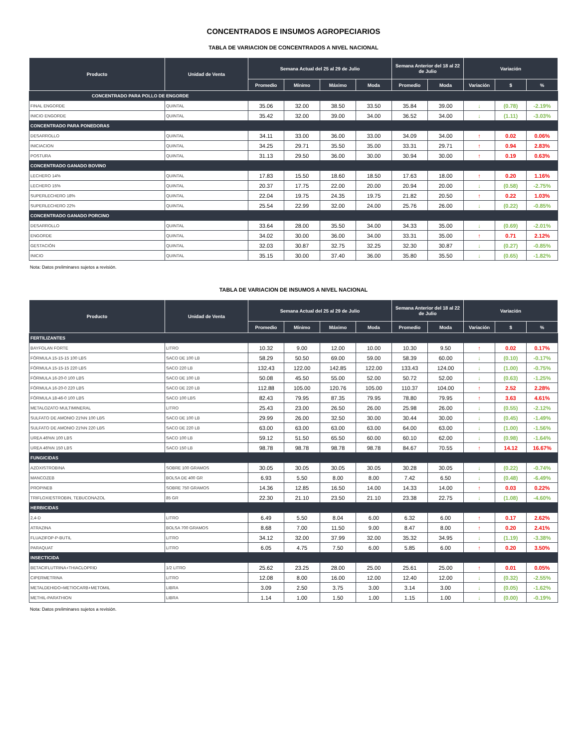CONCENTRADOS E INSUMOS AGROPECIARIOS
TABLA DE VARIACION DE CONCENTRADOS A NIVEL NACIONAL
| Producto | Unidad de Venta | Semana Actual del 25 al 29 de Julio | | | | Semana Anterior del 18 al 22 de Julio | | Variación | | |
| --- | --- | --- | --- | --- | --- | --- | --- | --- | --- | --- |
| | | Promedio | Mínimo | Máximo | Moda | Promedio | Moda | Variación | $ | % |
| CONCENTRADO PARA POLLO DE ENGORDE | | | | | | | | | | |
| FINAL ENGORDE | QUINTAL | 35.06 | 32.00 | 38.50 | 33.50 | 35.84 | 39.00 | ↓ | (0.78) | -2.19% |
| INICIO ENGORDE | QUINTAL | 35.42 | 32.00 | 39.00 | 34.00 | 36.52 | 34.00 | ↓ | (1.11) | -3.03% |
| CONCENTRADO PARA PONEDORAS | | | | | | | | | | |
| DESARROLLO | QUINTAL | 34.11 | 33.00 | 36.00 | 33.00 | 34.09 | 34.00 | ↑ | 0.02 | 0.06% |
| INICIACION | QUINTAL | 34.25 | 29.71 | 35.50 | 35.00 | 33.31 | 29.71 | ↑ | 0.94 | 2.83% |
| POSTURA | QUINTAL | 31.13 | 29.50 | 36.00 | 30.00 | 30.94 | 30.00 | ↑ | 0.19 | 0.63% |
| CONCENTRADO GANADO BOVINO | | | | | | | | | | |
| LECHERO 14% | QUINTAL | 17.83 | 15.50 | 18.60 | 18.50 | 17.63 | 18.00 | ↑ | 0.20 | 1.16% |
| LECHERO 15% | QUINTAL | 20.37 | 17.75 | 22.00 | 20.00 | 20.94 | 20.00 | ↓ | (0.58) | -2.75% |
| SUPERLECHERO 18% | QUINTAL | 22.04 | 19.75 | 24.35 | 19.75 | 21.82 | 20.50 | ↑ | 0.22 | 1.03% |
| SUPERLECHERO 22% | QUINTAL | 25.54 | 22.99 | 32.00 | 24.00 | 25.76 | 26.00 | ↓ | (0.22) | -0.85% |
| CONCENTRADO GANADO PORCINO | | | | | | | | | | |
| DESARROLLO | QUINTAL | 33.64 | 28.00 | 35.50 | 34.00 | 34.33 | 35.00 | ↓ | (0.69) | -2.01% |
| ENGORDE | QUINTAL | 34.02 | 30.00 | 36.00 | 34.00 | 33.31 | 35.00 | ↑ | 0.71 | 2.12% |
| GESTACIÓN | QUINTAL | 32.03 | 30.87 | 32.75 | 32.25 | 32.30 | 30.87 | ↓ | (0.27) | -0.85% |
| INICIO | QUINTAL | 35.15 | 30.00 | 37.40 | 36.00 | 35.80 | 35.50 | ↓ | (0.65) | -1.82% |
Nota: Datos preliminares sujetos a revisión.
TABLA DE VARIACION DE INSUMOS A NIVEL NACIONAL
| Producto | Unidad de Venta | Semana Actual del 25 al 29 de Julio | | | | Semana Anterior del 18 al 22 de Julio | | Variación | | |
| --- | --- | --- | --- | --- | --- | --- | --- | --- | --- | --- |
| | | Promedio | Mínimo | Máximo | Moda | Promedio | Moda | Variación | $ | % |
| FERTILIZANTES | | | | | | | | | | |
| BAYFOLAN FORTE | LITRO | 10.32 | 9.00 | 12.00 | 10.00 | 10.30 | 9.50 | ↑ | 0.02 | 0.17% |
| FÓRMULA 15-15-15 100 LBS | SACO DE 100 LB | 58.29 | 50.50 | 69.00 | 59.00 | 58.39 | 60.00 | ↓ | (0.10) | -0.17% |
| FÓRMULA 15-15-15 220 LBS | SACO 220 LB | 132.43 | 122.00 | 142.85 | 122.00 | 133.43 | 124.00 | ↓ | (1.00) | -0.75% |
| FÓRMULA 16-20-0 100 LBS | SACO DE 100 LB | 50.08 | 45.50 | 55.00 | 52.00 | 50.72 | 52.00 | ↓ | (0.63) | -1.25% |
| FÓRMULA 16-20-0 220 LBS | SACO DE 220 LB | 112.88 | 105.00 | 120.76 | 105.00 | 110.37 | 104.00 | ↑ | 2.52 | 2.28% |
| FÓRMULA 18-46-0 100 LBS | SACO 100 LBS | 82.43 | 79.95 | 87.35 | 79.95 | 78.80 | 79.95 | ↑ | 3.63 | 4.61% |
| METALOZATO MULTIMINERAL | LITRO | 25.43 | 23.00 | 26.50 | 26.00 | 25.98 | 26.00 | ↓ | (0.55) | -2.12% |
| SULFATO DE AMONIO 21%N 100 LBS | SACO DE 100 LB | 29.99 | 26.00 | 32.50 | 30.00 | 30.44 | 30.00 | ↓ | (0.45) | -1.49% |
| SULFATO DE AMONIO 21%N 220 LBS | SACO DE 220 LB | 63.00 | 63.00 | 63.00 | 63.00 | 64.00 | 63.00 | ↓ | (1.00) | -1.56% |
| UREA 46%N 100 LBS | SACO 100 LB | 59.12 | 51.50 | 65.50 | 60.00 | 60.10 | 62.00 | ↓ | (0.98) | -1.64% |
| UREA 46%N 150 LBS | SACO 150 LB | 98.78 | 98.78 | 98.78 | 98.78 | 84.67 | 70.55 | ↑ | 14.12 | 16.67% |
| FUNGICIDAS | | | | | | | | | | |
| AZOXISTROBINA | SOBRE 100 GRAMOS | 30.05 | 30.05 | 30.05 | 30.05 | 30.28 | 30.05 | ↓ | (0.22) | -0.74% |
| MANCOZEB | BOLSA DE 400 GR | 6.93 | 5.50 | 8.00 | 8.00 | 7.42 | 6.50 | ↓ | (0.48) | -6.49% |
| PROPINEB | SOBRE 750 GRAMOS | 14.36 | 12.85 | 16.50 | 14.00 | 14.33 | 14.00 | ↑ | 0.03 | 0.22% |
| TRIFLOXIESTROBIN, TEBUCONAZOL | 85 GR | 22.30 | 21.10 | 23.50 | 21.10 | 23.38 | 22.75 | ↓ | (1.08) | -4.60% |
| HERBICIDAS | | | | | | | | | | |
| 2,4-D | LITRO | 6.49 | 5.50 | 8.04 | 6.00 | 6.32 | 6.00 | ↑ | 0.17 | 2.62% |
| ATRAZINA | BOLSA 700 GRAMOS | 8.68 | 7.00 | 11.50 | 9.00 | 8.47 | 8.00 | ↑ | 0.20 | 2.41% |
| FLUAZIFOP-P-BUTIL | LITRO | 34.12 | 32.00 | 37.99 | 32.00 | 35.32 | 34.95 | ↓ | (1.19) | -3.38% |
| PARAQUAT | LITRO | 6.05 | 4.75 | 7.50 | 6.00 | 5.85 | 6.00 | ↑ | 0.20 | 3.50% |
| INSECTICIDA | | | | | | | | | | |
| BETACIFLUTRINA+THIACLOPRID | 1/2 LITRO | 25.62 | 23.25 | 28.00 | 25.00 | 25.61 | 25.00 | ↑ | 0.01 | 0.05% |
| CIPERMETRINA | LITRO | 12.08 | 8.00 | 16.00 | 12.00 | 12.40 | 12.00 | ↓ | (0.32) | -2.55% |
| METALDEHIDO+METIOCARB+METOMIL | LIBRA | 3.09 | 2.50 | 3.75 | 3.00 | 3.14 | 3.00 | ↓ | (0.05) | -1.62% |
| METHIL-PARATHION | LIBRA | 1.14 | 1.00 | 1.50 | 1.00 | 1.15 | 1.00 | ↓ | (0.00) | -0.19% |
Nota: Datos preliminares sujetos a revisión.